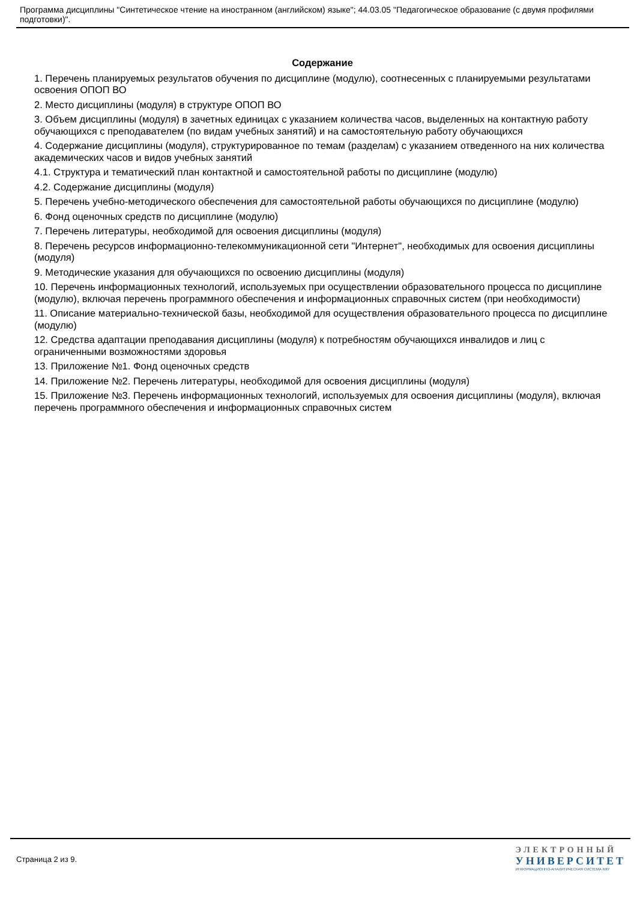Программа дисциплины "Синтетическое чтение на иностранном (английском) языке"; 44.03.05 "Педагогическое образование (с двумя профилями подготовки)".
Содержание
1. Перечень планируемых результатов обучения по дисциплине (модулю), соотнесенных с планируемыми результатами освоения ОПОП ВО
2. Место дисциплины (модуля) в структуре ОПОП ВО
3. Объем дисциплины (модуля) в зачетных единицах с указанием количества часов, выделенных на контактную работу обучающихся с преподавателем (по видам учебных занятий) и на самостоятельную работу обучающихся
4. Содержание дисциплины (модуля), структурированное по темам (разделам) с указанием отведенного на них количества академических часов и видов учебных занятий
4.1. Структура и тематический план контактной и самостоятельной работы по дисциплине (модулю)
4.2. Содержание дисциплины (модуля)
5. Перечень учебно-методического обеспечения для самостоятельной работы обучающихся по дисциплине (модулю)
6. Фонд оценочных средств по дисциплине (модулю)
7. Перечень литературы, необходимой для освоения дисциплины (модуля)
8. Перечень ресурсов информационно-телекоммуникационной сети "Интернет", необходимых для освоения дисциплины (модуля)
9. Методические указания для обучающихся по освоению дисциплины (модуля)
10. Перечень информационных технологий, используемых при осуществлении образовательного процесса по дисциплине (модулю), включая перечень программного обеспечения и информационных справочных систем (при необходимости)
11. Описание материально-технической базы, необходимой для осуществления образовательного процесса по дисциплине (модулю)
12. Средства адаптации преподавания дисциплины (модуля) к потребностям обучающихся инвалидов и лиц с ограниченными возможностями здоровья
13. Приложение №1. Фонд оценочных средств
14. Приложение №2. Перечень литературы, необходимой для освоения дисциплины (модуля)
15. Приложение №3. Перечень информационных технологий, используемых для освоения дисциплины (модуля), включая перечень программного обеспечения и информационных справочных систем
Страница 2 из 9.
ЭЛЕКТРОННЫЙ
УНИВЕРСИТЕТ
ИНФОРМАЦИОННО-АНАЛИТИЧЕСКАЯ СИСТЕМА КФУ